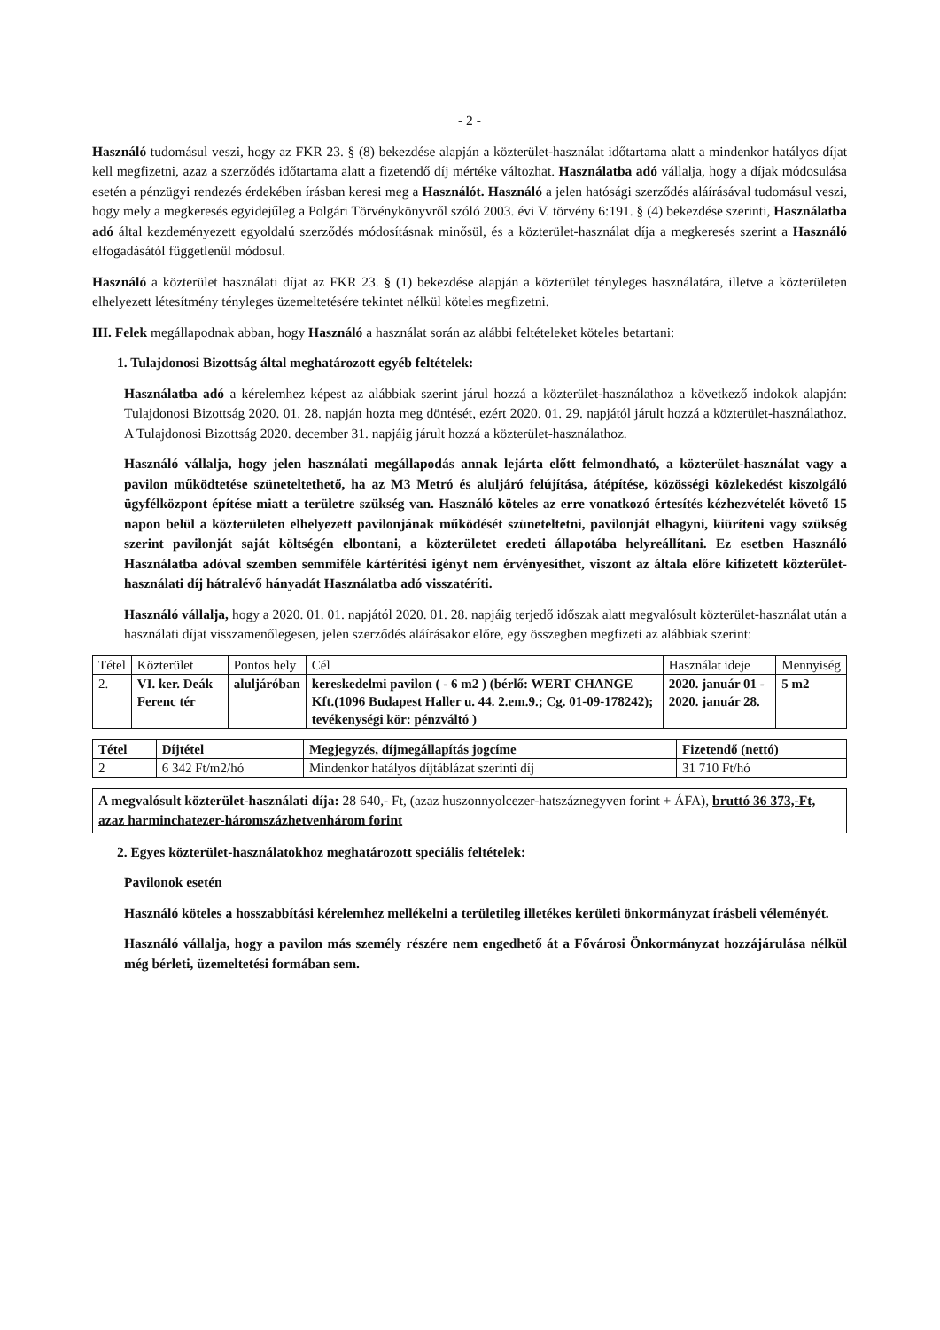- 2 -
Használó tudomásul veszi, hogy az FKR 23. § (8) bekezdése alapján a közterület-használat időtartama alatt a mindenkor hatályos díjat kell megfizetni, azaz a szerződés időtartama alatt a fizetendő díj mértéke változhat. Használatba adó vállalja, hogy a díjak módosulása esetén a pénzügyi rendezés érdekében írásban keresi meg a Használót. Használó a jelen hatósági szerződés aláírásával tudomásul veszi, hogy mely a megkeresés egyidejűleg a Polgári Törvénykönyvről szóló 2003. évi V. törvény 6:191. § (4) bekezdése szerinti, Használatba adó által kezdeményezett egyoldalú szerződés módosításnak minősül, és a közterület-használat díja a megkeresés szerint a Használó elfogadásától függetlenül módosul.
Használó a közterület használati díjat az FKR 23. § (1) bekezdése alapján a közterület tényleges használatára, illetve a közterületen elhelyezett létesítmény tényleges üzemeltetésére tekintet nélkül köteles megfizetni.
III. Felek megállapodnak abban, hogy Használó a használat során az alábbi feltételeket köteles betartani:
1. Tulajdonosi Bizottság által meghatározott egyéb feltételek:
Használatba adó a kérelemhez képest az alábbiak szerint járul hozzá a közterület-használathoz a következő indokok alapján: Tulajdonosi Bizottság 2020. 01. 28. napján hozta meg döntését, ezért 2020. 01. 29. napjától járult hozzá a közterület-használathoz. A Tulajdonosi Bizottság 2020. december 31. napjáig járult hozzá a közterület-használathoz.
Használó vállalja, hogy jelen használati megállapodás annak lejárta előtt felmondható, a közterület-használat vagy a pavilon működtetése szüneteltethető, ha az M3 Metró és aluljáró felújítása, átépítése, közösségi közlekedést kiszolgáló ügyfélközpont építése miatt a területre szükség van. Használó köteles az erre vonatkozó értesítés kézhezvételét követő 15 napon belül a közterületen elhelyezett pavilonjának működését szüneteltetni, pavilonját elhagyni, kiüríteni vagy szükség szerint pavilonját saját költségén elbontani, a közterületet eredeti állapotába helyreállítani. Ez esetben Használó Használatba adóval szemben semmiféle kártérítési igényt nem érvényesíthet, viszont az általa előre kifizetett közterület-használati díj hátralévő hányadát Használatba adó visszatéríti.
Használó vállalja, hogy a 2020. 01. 01. napjától 2020. 01. 28. napjáig terjedő időszak alatt megvalósult közterület-használat után a használati díjat visszamenőlegesen, jelen szerződés aláírásakor előre, egy összegben megfizeti az alábbiak szerint:
| Tétel | Közterület | Pontos hely | Cél | Használat ideje | Mennyiség |
| --- | --- | --- | --- | --- | --- |
| 2. | VI. ker. Deák Ferenc tér | aluljáróban | kereskedelmi pavilon ( - 6 m2 ) (bérlő: WERT CHANGE Kft.(1096 Budapest Haller u. 44. 2.em.9.; Cg. 01-09-178242); tevékenységi kör: pénzváltó ) | 2020. január 01 - 2020. január 28. | 5 m2 |
| Tétel | Díjtétel | Megjegyzés, díjmegállapítás jogcíme | Fizetendő (nettó) |
| --- | --- | --- | --- |
| 2 | 6 342 Ft/m2/hó | Mindenkor hatályos díjtáblázat szerinti díj | 31 710 Ft/hó |
A megvalósult közterület-használati díja: 28 640,- Ft, (azaz huszonnyolcezer-hatszáznegyven forint + ÁFA), bruttó 36 373,-Ft, azaz harminchatezer-háromszázhetvenhárom forint
2. Egyes közterület-használatokhoz meghatározott speciális feltételek:
Pavilonok esetén
Használó köteles a hosszabbítási kérelemhez mellékelni a területileg illetékes kerületi önkormányzat írásbeli véleményét.
Használó vállalja, hogy a pavilon más személy részére nem engedhető át a Fővárosi Önkormányzat hozzájárulása nélkül még bérleti, üzemeltetési formában sem.